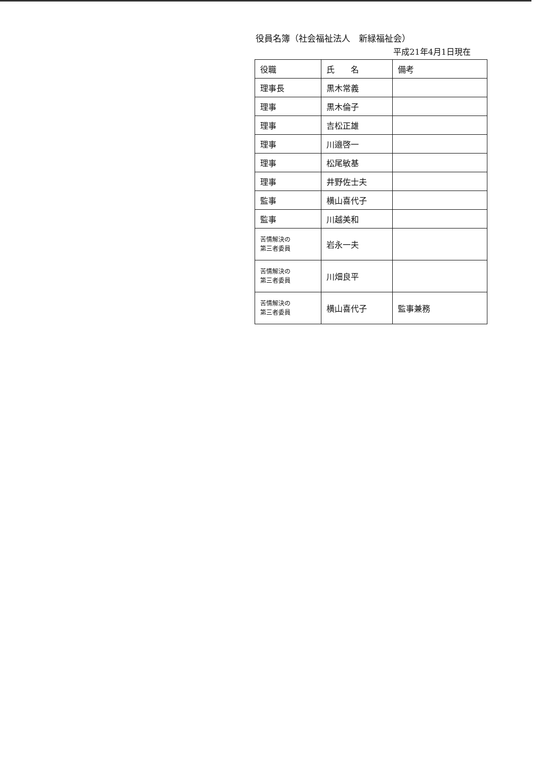役員名簿（社会福祉法人　新緑福祉会）
平成21年4月1日現在
| 役職 | 氏 名 | 備考 |
| --- | --- | --- |
| 理事長 | 黒木常義 | |
| 理事 | 黒木倫子 | |
| 理事 | 吉松正雄 | |
| 理事 | 川邉啓一 | |
| 理事 | 松尾敏基 | |
| 理事 | 井野佐士夫 | |
| 監事 | 横山喜代子 | |
| 監事 | 川越美和 | |
| 苦情解決の 第三者委員 | 岩永一夫 | |
| 苦情解決の 第三者委員 | 川畑良平 | |
| 苦情解決の 第三者委員 | 横山喜代子 | 監事兼務 |